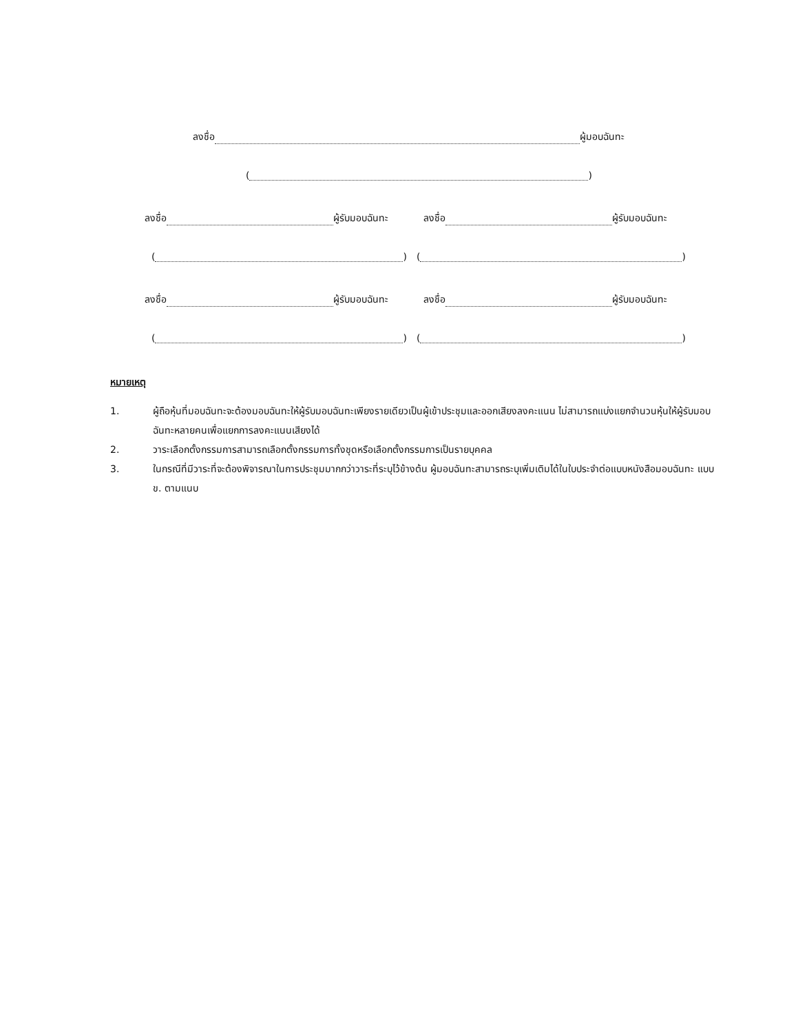ลงชื่อ ผู้มอบฉันทะ
( )
ลงชื่อ ผู้รับมอบฉันทะ ลงชื่อ ผู้รับมอบฉันทะ
( ) ( )
ลงชื่อ ผู้รับมอบฉันทะ ลงชื่อ ผู้รับมอบฉันทะ
( ) ( )
หมายเหตุ
1. ผู้ถือหุ้นที่มอบฉันทะจะต้องมอบฉันทะให้ผู้รับมอบฉันทะเพียงรายเดียวเป็นผู้เข้าประชุมและออกเสียงลงคะแนน ไม่สามารถแบ่งแยกจำนวนหุ้นให้ผู้รับมอบฉันทะหลายคนเพื่อแยกการลงคะแนนเสียงได้
2. วาระเลือกตั้งกรรมการสามารถเลือกตั้งกรรมการทั้งชุดหรือเลือกตั้งกรรมการเป็นรายบุคคล
3. ในกรณีที่มีวาระที่จะต้องพิจารณาในการประชุมมากกว่าวาระที่ระบุไว้ข้างต้น ผู้มอบฉันทะสามารถระบุเพิ่มเติมได้ในใบประจำต่อแบบหนังสือมอบฉันทะ แบบ ข. ตามแนบ